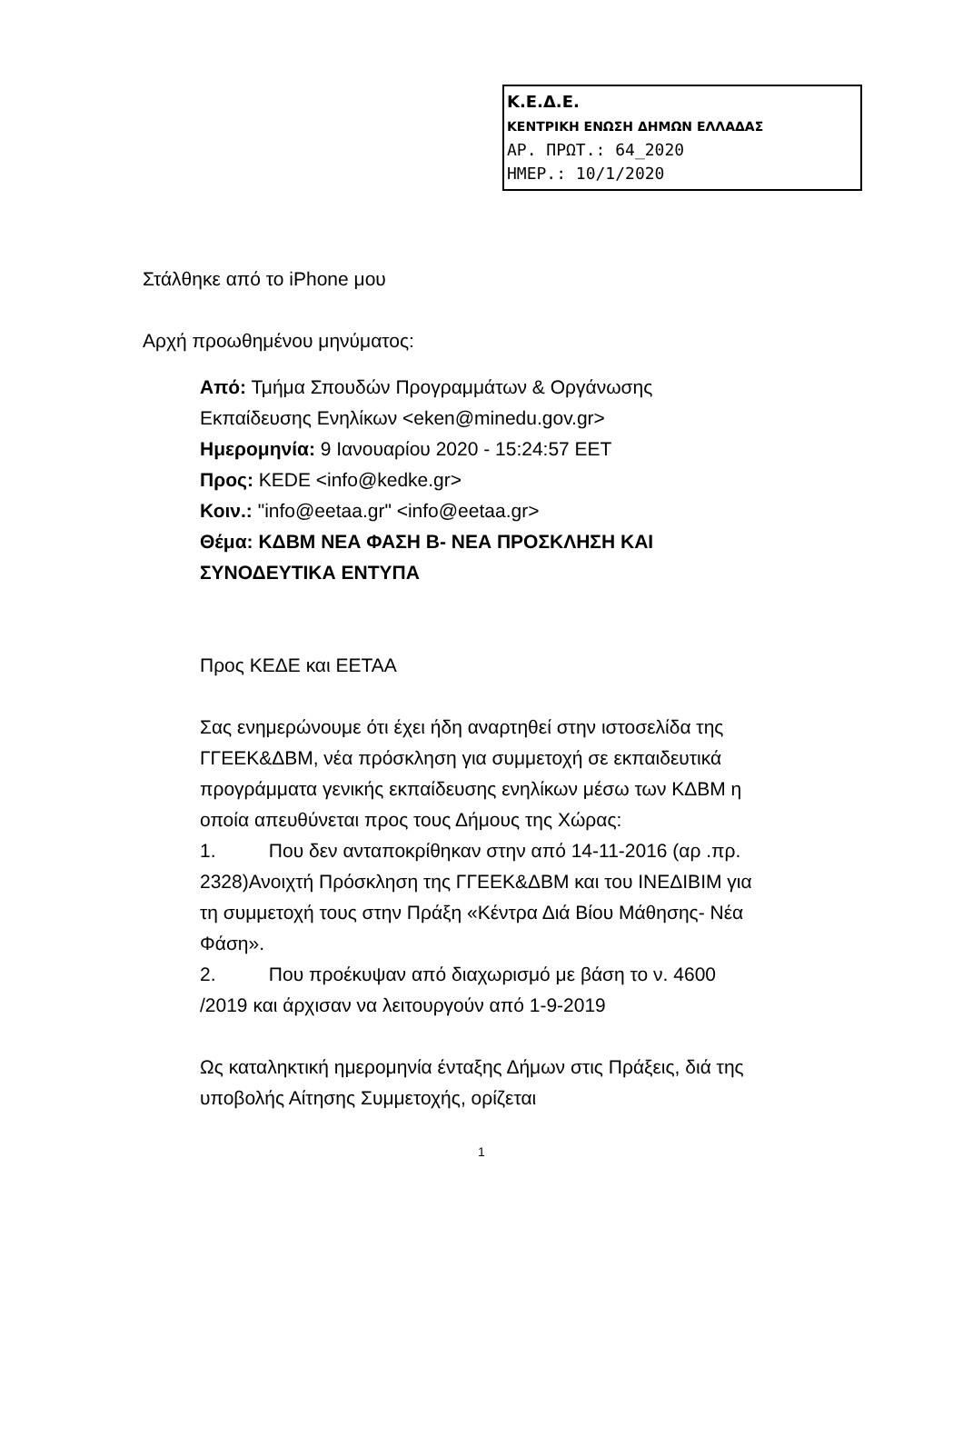Κ.Ε.Δ.Ε.
ΚΕΝΤΡΙΚΗ ΕΝΩΣΗ ΔΗΜΩΝ ΕΛΛΑΔΑΣ
ΑΡ. ΠΡΩΤ.: 64_2020
ΗΜΕΡ.: 10/1/2020
Στάλθηκε από το iPhone μου
Αρχή προωθημένου μηνύματος:
Από: Τμήμα Σπουδών Προγραμμάτων & Οργάνωσης Εκπαίδευσης Ενηλίκων <eken@minedu.gov.gr>
Ημερομηνία: 9 Ιανουαρίου 2020 - 15:24:57 EET
Προς: KEDE <info@kedke.gr>
Κοιν.: "info@eetaa.gr" <info@eetaa.gr>
Θέμα: ΚΔΒΜ ΝΕΑ ΦΑΣΗ Β- ΝΕΑ ΠΡΟΣΚΛΗΣΗ ΚΑΙ ΣΥΝΟΔΕΥΤΙΚΑ ΕΝΤΥΠΑ
Προς ΚΕΔΕ και ΕΕΤΑΑ
Σας ενημερώνουμε ότι έχει ήδη αναρτηθεί στην ιστοσελίδα της ΓΓΕΕΚ&ΔΒΜ, νέα πρόσκληση για συμμετοχή σε εκπαιδευτικά προγράμματα γενικής εκπαίδευσης ενηλίκων μέσω των ΚΔΒΜ η οποία απευθύνεται προς τους Δήμους της Χώρας:
1. Που δεν ανταποκρίθηκαν στην από 14-11-2016 (αρ .πρ. 2328)Ανοιχτή Πρόσκληση της ΓΓΕΕΚ&ΔΒΜ και του ΙΝΕΔΙΒΙΜ για τη συμμετοχή τους στην Πράξη «Κέντρα Διά Βίου Μάθησης- Νέα Φάση».
2. Που προέκυψαν από διαχωρισμό με βάση το ν. 4600 /2019 και άρχισαν να λειτουργούν από 1-9-2019
Ως καταληκτική ημερομηνία ένταξης Δήμων στις Πράξεις, διά της υποβολής Αίτησης Συμμετοχής, ορίζεται
1